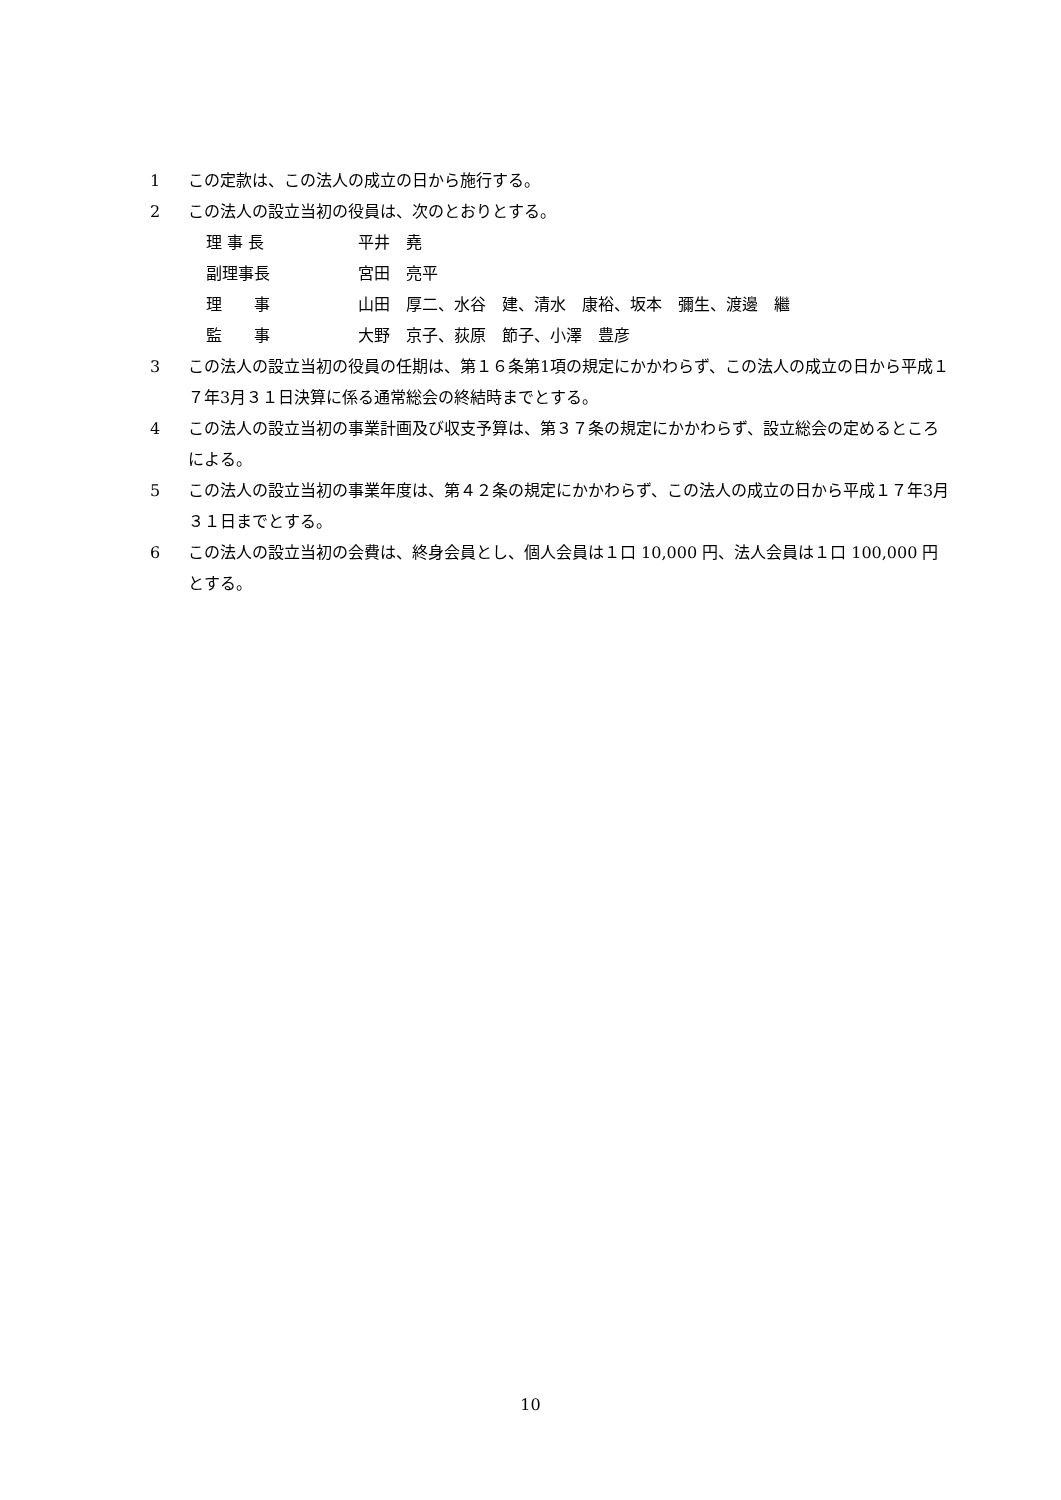1 この定款は、この法人の成立の日から施行する。
2 この法人の設立当初の役員は、次のとおりとする。
理 事 長 平井　堯
副理事長 宮田　亮平
理　　事 山田　厚二、水谷　建、清水　康裕、坂本　彌生、渡邊　繼
監　　事 大野　京子、荻原　節子、小澤　豊彦
3 この法人の設立当初の役員の任期は、第１６条第1項の規定にかかわらず、この法人の成立の日から平成１７年3月３１日決算に係る通常総会の終結時までとする。
4 この法人の設立当初の事業計画及び収支予算は、第３７条の規定にかかわらず、設立総会の定めるところによる。
5 この法人の設立当初の事業年度は、第４２条の規定にかかわらず、この法人の成立の日から平成１７年3月３１日までとする。
6 この法人の設立当初の会費は、終身会員とし、個人会員は１口 10,000 円、法人会員は１口 100,000 円とする。
10